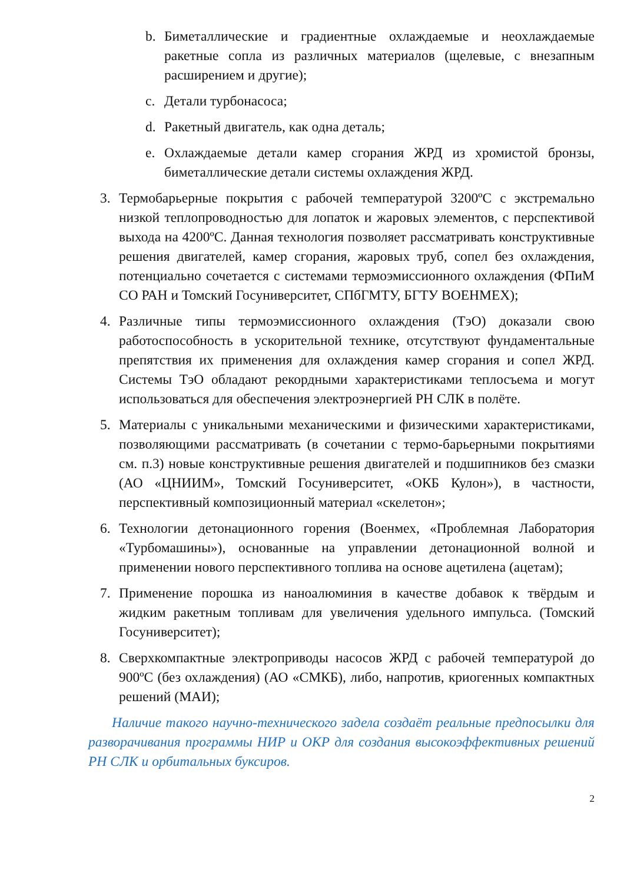b. Биметаллические и градиентные охлаждаемые и неохлаждаемые ракетные сопла из различных материалов (щелевые, с внезапным расширением и другие);
c. Детали турбонасоса;
d. Ракетный двигатель, как одна деталь;
e. Охлаждаемые детали камер сгорания ЖРД из хромистой бронзы, биметаллические детали системы охлаждения ЖРД.
3. Термобарьерные покрытия с рабочей температурой 3200ºС с экстремально низкой теплопроводностью для лопаток и жаровых элементов, с перспективой выхода на 4200ºС. Данная технология позволяет рассматривать конструктивные решения двигателей, камер сгорания, жаровых труб, сопел без охлаждения, потенциально сочетается с системами термоэмиссионного охлаждения (ФПиМ СО РАН и Томский Госуниверситет, СПбГМТУ, БГТУ ВОЕНМЕХ);
4. Различные типы термоэмиссионного охлаждения (ТэО) доказали свою работоспособность в ускорительной технике, отсутствуют фундаментальные препятствия их применения для охлаждения камер сгорания и сопел ЖРД. Системы ТэО обладают рекордными характеристиками теплосъема и могут использоваться для обеспечения электроэнергией РН СЛК в полёте.
5. Материалы с уникальными механическими и физическими характеристиками, позволяющими рассматривать (в сочетании с термо-барьерными покрытиями см. п.3) новые конструктивные решения двигателей и подшипников без смазки (АО «ЦНИИМ», Томский Госуниверситет, «ОКБ Кулон»), в частности, перспективный композиционный материал «скелетон»;
6. Технологии детонационного горения (Военмех, «Проблемная Лаборатория «Турбомашины»), основанные на управлении детонационной волной и применении нового перспективного топлива на основе ацетилена (ацетам);
7. Применение порошка из наноалюминия в качестве добавок к твёрдым и жидким ракетным топливам для увеличения удельного импульса. (Томский Госуниверситет);
8. Сверхкомпактные электроприводы насосов ЖРД с рабочей температурой до 900ºС (без охлаждения) (АО «СМКБ), либо, напротив, криогенных компактных решений (МАИ);
Наличие такого научно-технического задела создаёт реальные предпосылки для разворачивания программы НИР и ОКР для создания высокоэффективных решений РН СЛК и орбитальных буксиров.
2